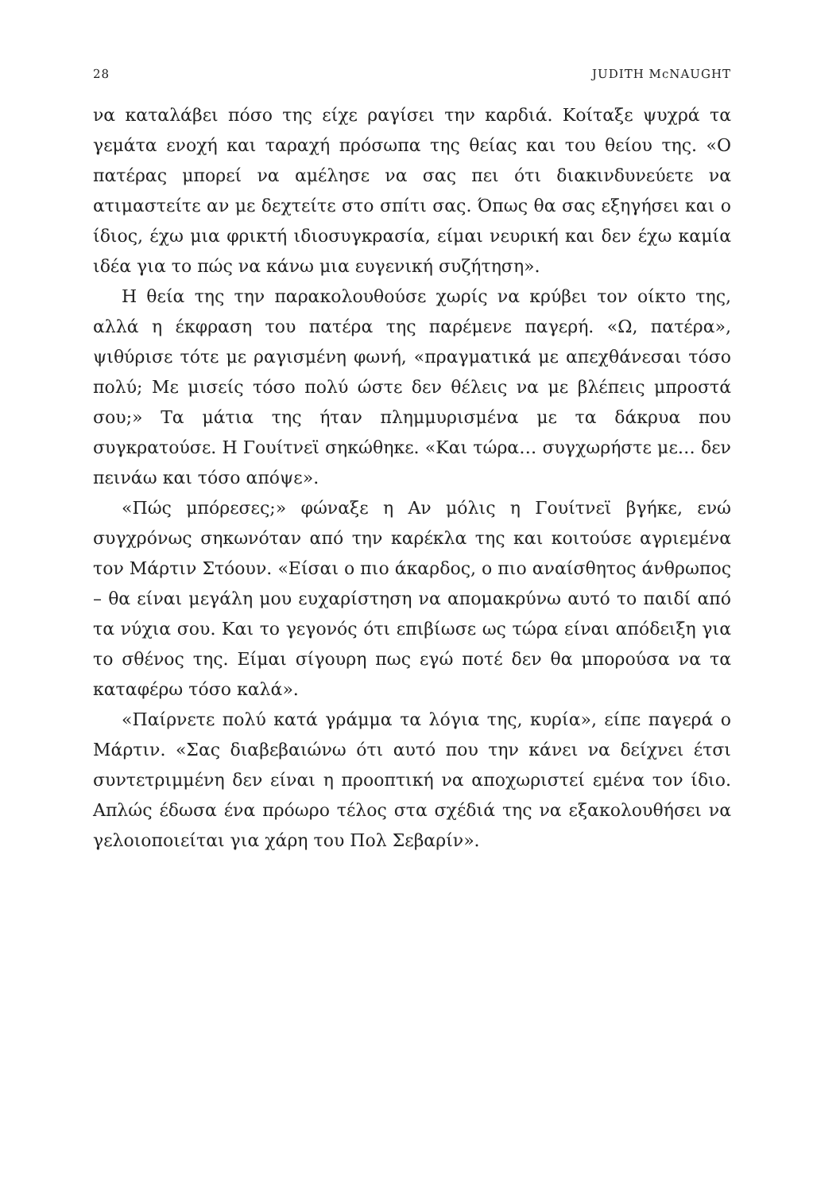28 JUDITH McNAUGHT
να καταλάβει πόσο της είχε ραγίσει την καρδιά. Κοίταξε ψυχρά τα γεμάτα ενοχή και ταραχή πρόσωπα της θείας και του θείου της. «Ο πατέρας μπορεί να αμέλησε να σας πει ότι διακινδυνεύετε να ατιμαστείτε αν με δεχτείτε στο σπίτι σας. Όπως θα σας εξηγήσει και ο ίδιος, έχω μια φρικτή ιδιοσυγκρασία, είμαι νευρική και δεν έχω καμία ιδέα για το πώς να κάνω μια ευγενική συζήτηση».
Η θεία της την παρακολουθούσε χωρίς να κρύβει τον οίκτο της, αλλά η έκφραση του πατέρα της παρέμενε παγερή. «Ω, πατέρα», ψιθύρισε τότε με ραγισμένη φωνή, «πραγματικά με απεχθάνεσαι τόσο πολύ; Με μισείς τόσο πολύ ώστε δεν θέλεις να με βλέπεις μπροστά σου;» Τα μάτια της ήταν πλημμυρισμένα με τα δάκρυα που συγκρατούσε. Η Γουίτνεϊ σηκώθηκε. «Και τώρα… συγχωρήστε με… δεν πεινάω και τόσο απόψε».
«Πώς μπόρεσες;» φώναξε η Αν μόλις η Γουίτνεϊ βγήκε, ενώ συγχρόνως σηκωνόταν από την καρέκλα της και κοιτούσε αγριεμένα τον Μάρτιν Στόουν. «Είσαι ο πιο άκαρδος, ο πιο αναίσθητος άνθρωπος – θα είναι μεγάλη μου ευχαρίστηση να απομακρύνω αυτό το παιδί από τα νύχια σου. Και το γεγονός ότι επιβίωσε ως τώρα είναι απόδειξη για το σθένος της. Είμαι σίγουρη πως εγώ ποτέ δεν θα μπορούσα να τα καταφέρω τόσο καλά».
«Παίρνετε πολύ κατά γράμμα τα λόγια της, κυρία», είπε παγερά ο Μάρτιν. «Σας διαβεβαιώνω ότι αυτό που την κάνει να δείχνει έτσι συντετριμμένη δεν είναι η προοπτική να αποχωριστεί εμένα τον ίδιο. Απλώς έδωσα ένα πρόωρο τέλος στα σχέδιά της να εξακολουθήσει να γελοιοποιείται για χάρη του Πολ Σεβαρίν».